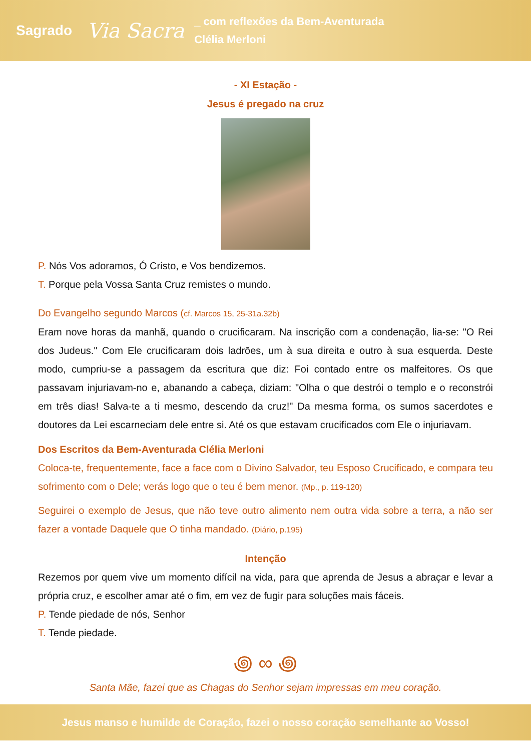Sagrado
Via Sacra
_ com reflexões da Bem-Aventurada
Clélia Merloni
- XI Estação -
Jesus é pregado na cruz
P. Nós Vos adoramos, Ó Cristo, e Vos bendizemos.
T. Porque pela Vossa Santa Cruz remistes o mundo.
Do Evangelho segundo Marcos (cf. Marcos 15, 25-31a.32b)
Eram nove horas da manhã, quando o crucificaram. Na inscrição com a condenação, lia-se: "O Rei dos Judeus." Com Ele crucificaram dois ladrões, um à sua direita e outro à sua esquerda. Deste modo, cumpriu-se a passagem da escritura que diz: Foi contado entre os malfeitores. Os que passavam injuriavam-no e, abanando a cabeça, diziam: "Olha o que destrói o templo e o reconstrói em três dias! Salva-te a ti mesmo, descendo da cruz!" Da mesma forma, os sumos sacerdotes e doutores da Lei escarneciam dele entre si. Até os que estavam crucificados com Ele o injuriavam.
Dos Escritos da Bem-Aventurada Clélia Merloni
Coloca-te, frequentemente, face a face com o Divino Salvador, teu Esposo Crucificado, e compara teu sofrimento com o Dele; verás logo que o teu é bem menor. (Mp., p. 119-120)
Seguirei o exemplo de Jesus, que não teve outro alimento nem outra vida sobre a terra, a não ser fazer a vontade Daquele que O tinha mandado. (Diário, p.195)
Intenção
Rezemos por quem vive um momento difícil na vida, para que aprenda de Jesus a abraçar e levar a própria cruz, e escolher amar até o fim, em vez de fugir para soluções mais fáceis.
P. Tende piedade de nós, Senhor
T. Tende piedade.
꩜ ∞ ꩜
Santa Mãe, fazei que as Chagas do Senhor sejam impressas em meu coração.
Jesus manso e humilde de Coração, fazei o nosso coração semelhante ao Vosso!